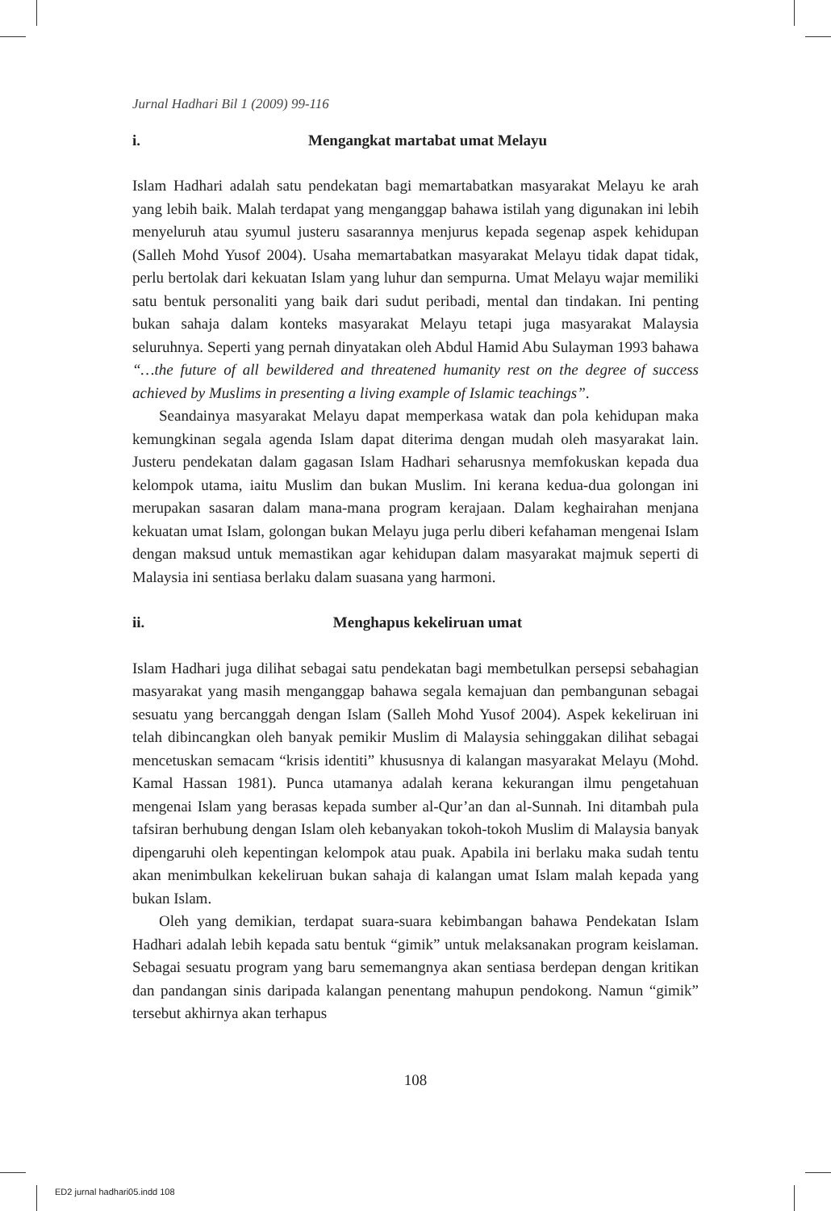Jurnal Hadhari Bil 1 (2009) 99-116
i. Mengangkat martabat umat Melayu
Islam Hadhari adalah satu pendekatan bagi memartabatkan masyarakat Melayu ke arah yang lebih baik. Malah terdapat yang menganggap bahawa istilah yang digunakan ini lebih menyeluruh atau syumul justeru sasarannya menjurus kepada segenap aspek kehidupan (Salleh Mohd Yusof 2004). Usaha memartabatkan masyarakat Melayu tidak dapat tidak, perlu bertolak dari kekuatan Islam yang luhur dan sempurna. Umat Melayu wajar memiliki satu bentuk personaliti yang baik dari sudut peribadi, mental dan tindakan. Ini penting bukan sahaja dalam konteks masyarakat Melayu tetapi juga masyarakat Malaysia seluruhnya. Seperti yang pernah dinyatakan oleh Abdul Hamid Abu Sulayman 1993 bahawa “…the future of all bewildered and threatened humanity rest on the degree of success achieved by Muslims in presenting a living example of Islamic teachings”.
Seandainya masyarakat Melayu dapat memperkasa watak dan pola kehidupan maka kemungkinan segala agenda Islam dapat diterima dengan mudah oleh masyarakat lain. Justeru pendekatan dalam gagasan Islam Hadhari seharusnya memfokuskan kepada dua kelompok utama, iaitu Muslim dan bukan Muslim. Ini kerana kedua-dua golongan ini merupakan sasaran dalam mana-mana program kerajaan. Dalam keghairahan menjana kekuatan umat Islam, golongan bukan Melayu juga perlu diberi kefahaman mengenai Islam dengan maksud untuk memastikan agar kehidupan dalam masyarakat majmuk seperti di Malaysia ini sentiasa berlaku dalam suasana yang harmoni.
ii. Menghapus kekeliruan umat
Islam Hadhari juga dilihat sebagai satu pendekatan bagi membetulkan persepsi sebahagian masyarakat yang masih menganggap bahawa segala kemajuan dan pembangunan sebagai sesuatu yang bercanggah dengan Islam (Salleh Mohd Yusof 2004). Aspek kekeliruan ini telah dibincangkan oleh banyak pemikir Muslim di Malaysia sehinggakan dilihat sebagai mencetuskan semacam “krisis identiti” khususnya di kalangan masyarakat Melayu (Mohd. Kamal Hassan 1981). Punca utamanya adalah kerana kekurangan ilmu pengetahuan mengenai Islam yang berasas kepada sumber al-Qur’an dan al-Sunnah. Ini ditambah pula tafsiran berhubung dengan Islam oleh kebanyakan tokoh-tokoh Muslim di Malaysia banyak dipengaruhi oleh kepentingan kelompok atau puak. Apabila ini berlaku maka sudah tentu akan menimbulkan kekeliruan bukan sahaja di kalangan umat Islam malah kepada yang bukan Islam.
Oleh yang demikian, terdapat suara-suara kebimbangan bahawa Pendekatan Islam Hadhari adalah lebih kepada satu bentuk “gimik” untuk melaksanakan program keislaman. Sebagai sesuatu program yang baru sememangnya akan sentiasa berdepan dengan kritikan dan pandangan sinis daripada kalangan penentang mahupun pendokong. Namun “gimik” tersebut akhirnya akan terhapus
108
ED2 jurnal hadhari05.indd 108